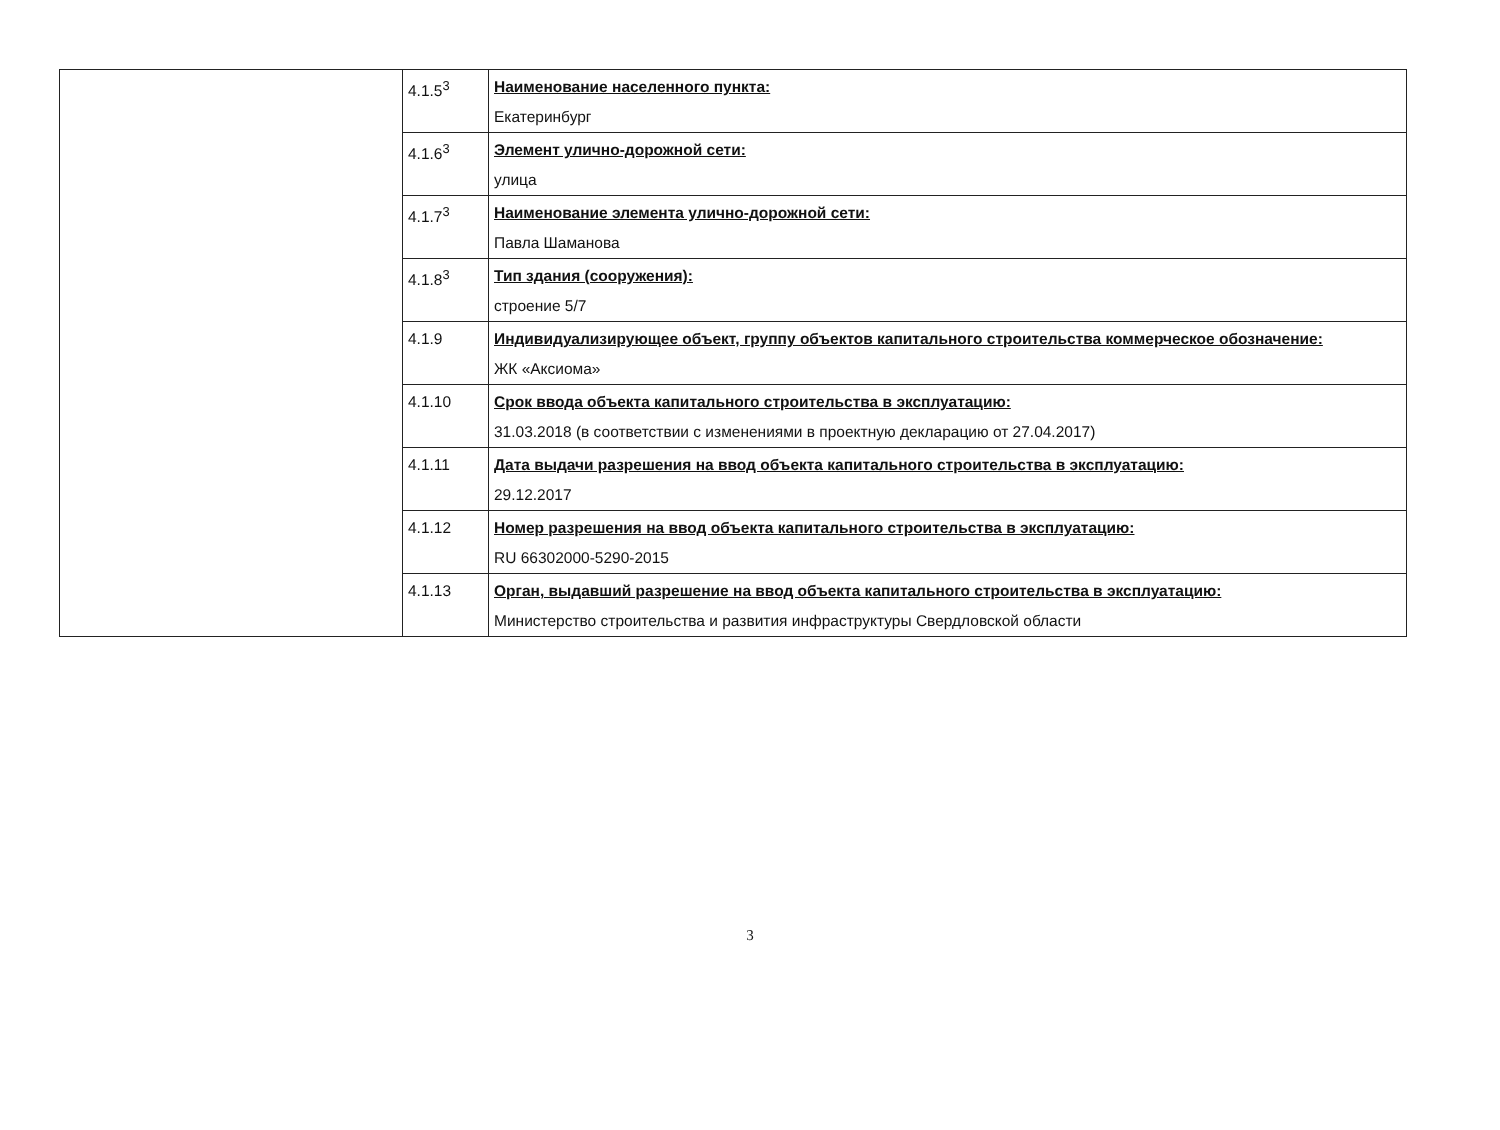| | 4.1.5<sup>3</sup> | Наименование населенного пункта: Екатеринбург |
| | 4.1.6<sup>3</sup> | Элемент улично-дорожной сети: улица |
| | 4.1.7<sup>3</sup> | Наименование элемента улично-дорожной сети: Павла Шаманова |
| | 4.1.8<sup>3</sup> | Тип здания (сооружения): строение 5/7 |
| | 4.1.9 | Индивидуализирующее объект, группу объектов капитального строительства коммерческое обозначение: ЖК «Аксиома» |
| | 4.1.10 | Срок ввода объекта капитального строительства в эксплуатацию: 31.03.2018 (в соответствии с изменениями в проектную декларацию от 27.04.2017) |
| | 4.1.11 | Дата выдачи разрешения на ввод объекта капитального строительства в эксплуатацию: 29.12.2017 |
| | 4.1.12 | Номер разрешения на ввод объекта капитального строительства в эксплуатацию: RU 66302000-5290-2015 |
| | 4.1.13 | Орган, выдавший разрешение на ввод объекта капитального строительства в эксплуатацию: Министерство строительства и развития инфраструктуры Свердловской области |
3